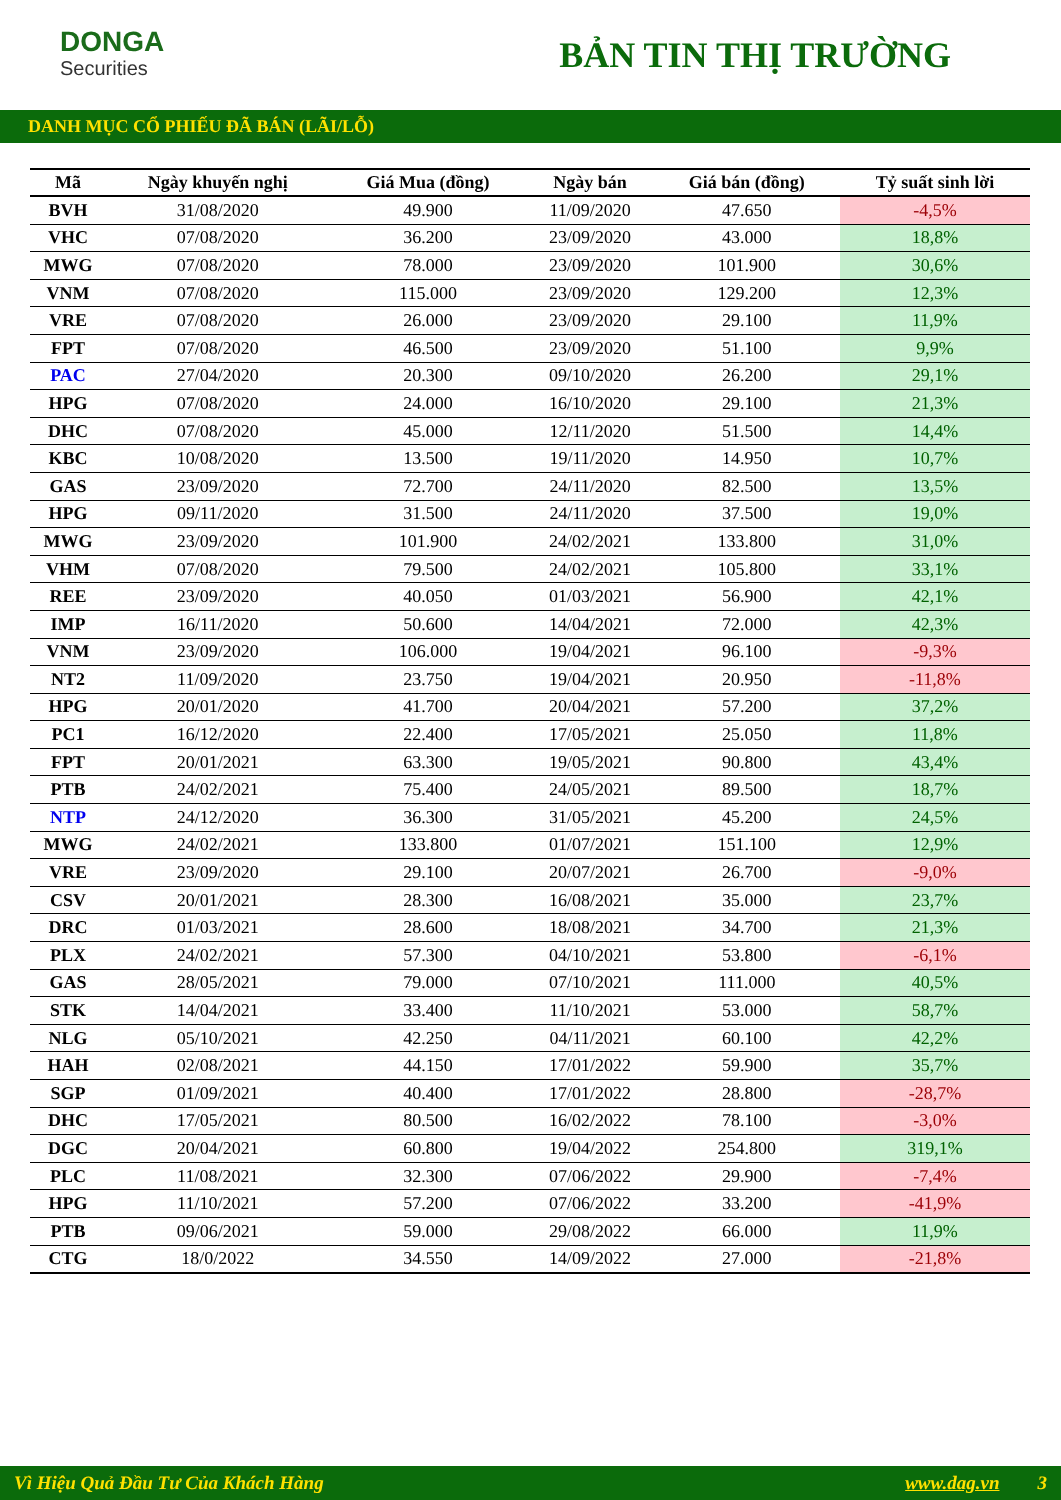DONGA
Securities
BẢN TIN THỊ TRƯỜNG
DANH MỤC CỔ PHIẾU ĐÃ BÁN (LÃI/LỖ)
| Mã | Ngày khuyến nghị | Giá Mua (đồng) | Ngày bán | Giá bán (đồng) | Tỷ suất sinh lời |
| --- | --- | --- | --- | --- | --- |
| BVH | 31/08/2020 | 49.900 | 11/09/2020 | 47.650 | -4,5% |
| VHC | 07/08/2020 | 36.200 | 23/09/2020 | 43.000 | 18,8% |
| MWG | 07/08/2020 | 78.000 | 23/09/2020 | 101.900 | 30,6% |
| VNM | 07/08/2020 | 115.000 | 23/09/2020 | 129.200 | 12,3% |
| VRE | 07/08/2020 | 26.000 | 23/09/2020 | 29.100 | 11,9% |
| FPT | 07/08/2020 | 46.500 | 23/09/2020 | 51.100 | 9,9% |
| PAC | 27/04/2020 | 20.300 | 09/10/2020 | 26.200 | 29,1% |
| HPG | 07/08/2020 | 24.000 | 16/10/2020 | 29.100 | 21,3% |
| DHC | 07/08/2020 | 45.000 | 12/11/2020 | 51.500 | 14,4% |
| KBC | 10/08/2020 | 13.500 | 19/11/2020 | 14.950 | 10,7% |
| GAS | 23/09/2020 | 72.700 | 24/11/2020 | 82.500 | 13,5% |
| HPG | 09/11/2020 | 31.500 | 24/11/2020 | 37.500 | 19,0% |
| MWG | 23/09/2020 | 101.900 | 24/02/2021 | 133.800 | 31,0% |
| VHM | 07/08/2020 | 79.500 | 24/02/2021 | 105.800 | 33,1% |
| REE | 23/09/2020 | 40.050 | 01/03/2021 | 56.900 | 42,1% |
| IMP | 16/11/2020 | 50.600 | 14/04/2021 | 72.000 | 42,3% |
| VNM | 23/09/2020 | 106.000 | 19/04/2021 | 96.100 | -9,3% |
| NT2 | 11/09/2020 | 23.750 | 19/04/2021 | 20.950 | -11,8% |
| HPG | 20/01/2020 | 41.700 | 20/04/2021 | 57.200 | 37,2% |
| PC1 | 16/12/2020 | 22.400 | 17/05/2021 | 25.050 | 11,8% |
| FPT | 20/01/2021 | 63.300 | 19/05/2021 | 90.800 | 43,4% |
| PTB | 24/02/2021 | 75.400 | 24/05/2021 | 89.500 | 18,7% |
| NTP | 24/12/2020 | 36.300 | 31/05/2021 | 45.200 | 24,5% |
| MWG | 24/02/2021 | 133.800 | 01/07/2021 | 151.100 | 12,9% |
| VRE | 23/09/2020 | 29.100 | 20/07/2021 | 26.700 | -9,0% |
| CSV | 20/01/2021 | 28.300 | 16/08/2021 | 35.000 | 23,7% |
| DRC | 01/03/2021 | 28.600 | 18/08/2021 | 34.700 | 21,3% |
| PLX | 24/02/2021 | 57.300 | 04/10/2021 | 53.800 | -6,1% |
| GAS | 28/05/2021 | 79.000 | 07/10/2021 | 111.000 | 40,5% |
| STK | 14/04/2021 | 33.400 | 11/10/2021 | 53.000 | 58,7% |
| NLG | 05/10/2021 | 42.250 | 04/11/2021 | 60.100 | 42,2% |
| HAH | 02/08/2021 | 44.150 | 17/01/2022 | 59.900 | 35,7% |
| SGP | 01/09/2021 | 40.400 | 17/01/2022 | 28.800 | -28,7% |
| DHC | 17/05/2021 | 80.500 | 16/02/2022 | 78.100 | -3,0% |
| DGC | 20/04/2021 | 60.800 | 19/04/2022 | 254.800 | 319,1% |
| PLC | 11/08/2021 | 32.300 | 07/06/2022 | 29.900 | -7,4% |
| HPG | 11/10/2021 | 57.200 | 07/06/2022 | 33.200 | -41,9% |
| PTB | 09/06/2021 | 59.000 | 29/08/2022 | 66.000 | 11,9% |
| CTG | 18/0/2022 | 34.550 | 14/09/2022 | 27.000 | -21,8% |
Vì Hiệu Quả Đầu Tư Của Khách Hàng www.dag.vn 3